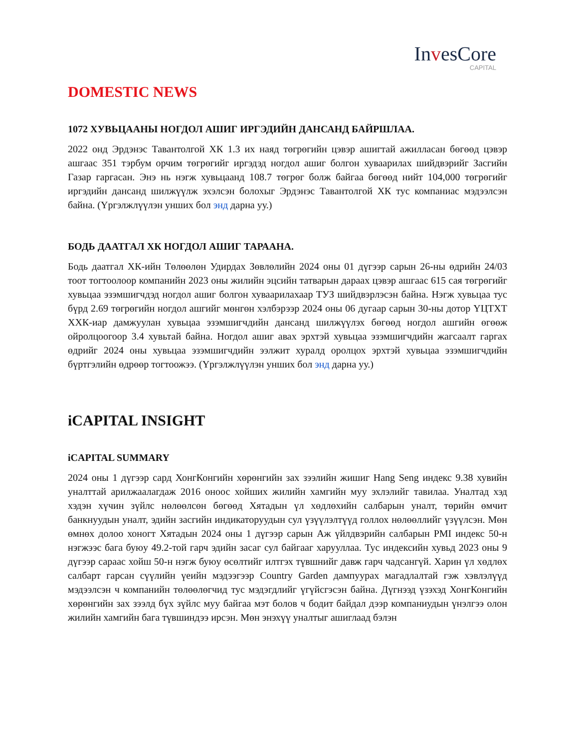InvesCore
CAPITAL
DOMESTIC NEWS
1072 ХУВЬЦААНЫ НОГДОЛ АШИГ ИРГЭДИЙН ДАНСАНД БАЙРШЛАА.
2022 онд Эрдэнэс Тавантолгой ХК 1.3 их наяд төгрөгийн цэвэр ашигтай ажилласан бөгөөд цэвэр ашгаас 351 тэрбум орчим төгрөгийг иргэдэд ногдол ашиг болгон хуваарилах шийдвэрийг Засгийн Газар гаргасан. Энэ нь нэгж хувьцаанд 108.7 төгрөг болж байгаа бөгөөд нийт 104,000 төгрөгийг иргэдийн дансанд шилжүүлж эхэлсэн болохыг Эрдэнэс Тавантолгой ХК тус компаниас мэдээлсэн байна. (Үргэлжлүүлэн унших бол энд дарна уу.)
БОДЬ ДААТГАЛ ХК НОГДОЛ АШИГ ТАРААНА.
Бодь даатгал ХК-ийн Төлөөлөн Удирдах Зөвлөлийн 2024 оны 01 дүгээр сарын 26-ны өдрийн 24/03 тоот тогтоолоор компанийн 2023 оны жилийн эцсийн татварын дараах цэвэр ашгаас 615 сая төгрөгийг хувьцаа эзэмшигчдэд ногдол ашиг болгон хуваарилахаар ТУЗ шийдвэрлэсэн байна. Нэгж хувьцаа тус бүрд 2.69 төгрөгийн ногдол ашгийг мөнгөн хэлбэрээр 2024 оны 06 дугаар сарын 30-ны дотор ҮЦТХТ ХХК-иар дамжуулан хувьцаа эзэмшигчдийн дансанд шилжүүлэх бөгөөд ногдол ашгийн өгөөж ойролцоогоор 3.4 хувьтай байна. Ногдол ашиг авах эрхтэй хувьцаа эзэмшигчдийн жагсаалт гаргах өдрийг 2024 оны хувьцаа эзэмшигчдийн ээлжит хуралд оролцох эрхтэй хувьцаа эзэмшигчдийн бүртгэлийн өдрөөр тогтоожээ. (Үргэлжлүүлэн унших бол энд дарна уу.)
iCAPITAL INSIGHT
iCAPITAL SUMMARY
2024 оны 1 дүгээр сард ХонгКонгийн хөрөнгийн зах зээлийн жишиг Hang Seng индекс 9.38 хувийн уналттай арилжаалагдаж 2016 оноос хойших жилийн хамгийн муу эхлэлийг тавилаа. Уналтад хэд хэдэн хүчин зүйлс нөлөөлсөн бөгөөд Хятадын үл хөдлөхийн салбарын уналт, төрийн өмчит банкнуудын уналт, эдийн засгийн индикаторуудын сул үзүүлэлтүүд голлох нөлөөллийг үзүүлсэн. Мөн өмнөх долоо хоногт Хятадын 2024 оны 1 дүгээр сарын Аж үйлдвэрийн салбарын PMI индекс 50-н нэгжээс бага буюу 49.2-той гарч эдийн засаг сул байгааг харууллаа. Тус индексийн хувьд 2023 оны 9 дүгээр сараас хойш 50-н нэгж буюу өсөлтийг илтгэх түвшнийг давж гарч чадсангүй. Харин үл хөдлөх салбарт гарсан сүүлийн үеийн мэдээгээр Country Garden дампуурах магадлалтай гэж хэвлэлүүд мэдээлсэн ч компанийн төлөөлөгчид тус мэдэгдлийг үгүйсгэсэн байна. Дүгнээд үзэхэд ХонгКонгийн хөрөнгийн зах зээлд бүх зүйлс муу байгаа мэт болов ч бодит байдал дээр компаниудын үнэлгээ олон жилийн хамгийн бага түвшиндээ ирсэн. Мөн энэхүү уналтыг ашиглаад бэлэн